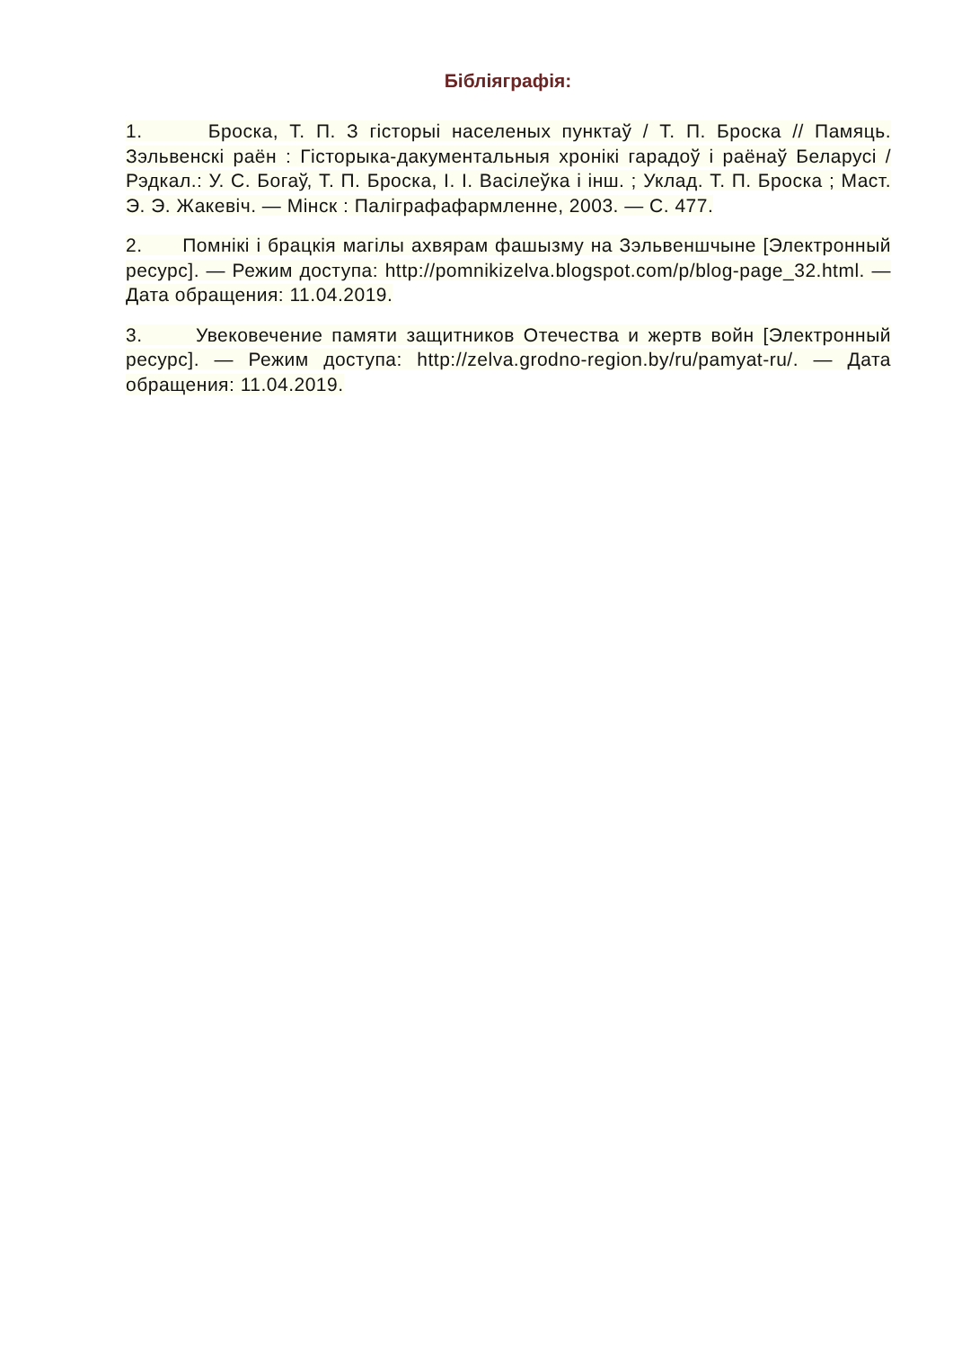Бібліяграфія:
1. Броска, Т. П. З гісторыі населеных пунктаў / Т. П. Броска // Памяць. Зэльвенскі раён : Гісторыка-дакументальныя хронікі гарадоў і раёнаў Беларусі / Рэдкал.: У. С. Богаў, Т. П. Броска, І. І. Васілеўка і інш. ; Уклад. Т. П. Броска ; Маст. Э. Э. Жакевіч. — Мінск : Паліграфафармленне, 2003. — С. 477.
2. Помнікі і брацкія магілы ахвярам фашызму на Зэльвеншчыне [Электронный ресурс]. — Режим доступа: http://pomnikizelva.blogspot.com/p/blog-page_32.html. — Дата обращения: 11.04.2019.
3. Увековечение памяти защитников Отечества и жертв войн [Электронный ресурс]. — Режим доступа: http://zelva.grodno-region.by/ru/pamyat-ru/. — Дата обращения: 11.04.2019.